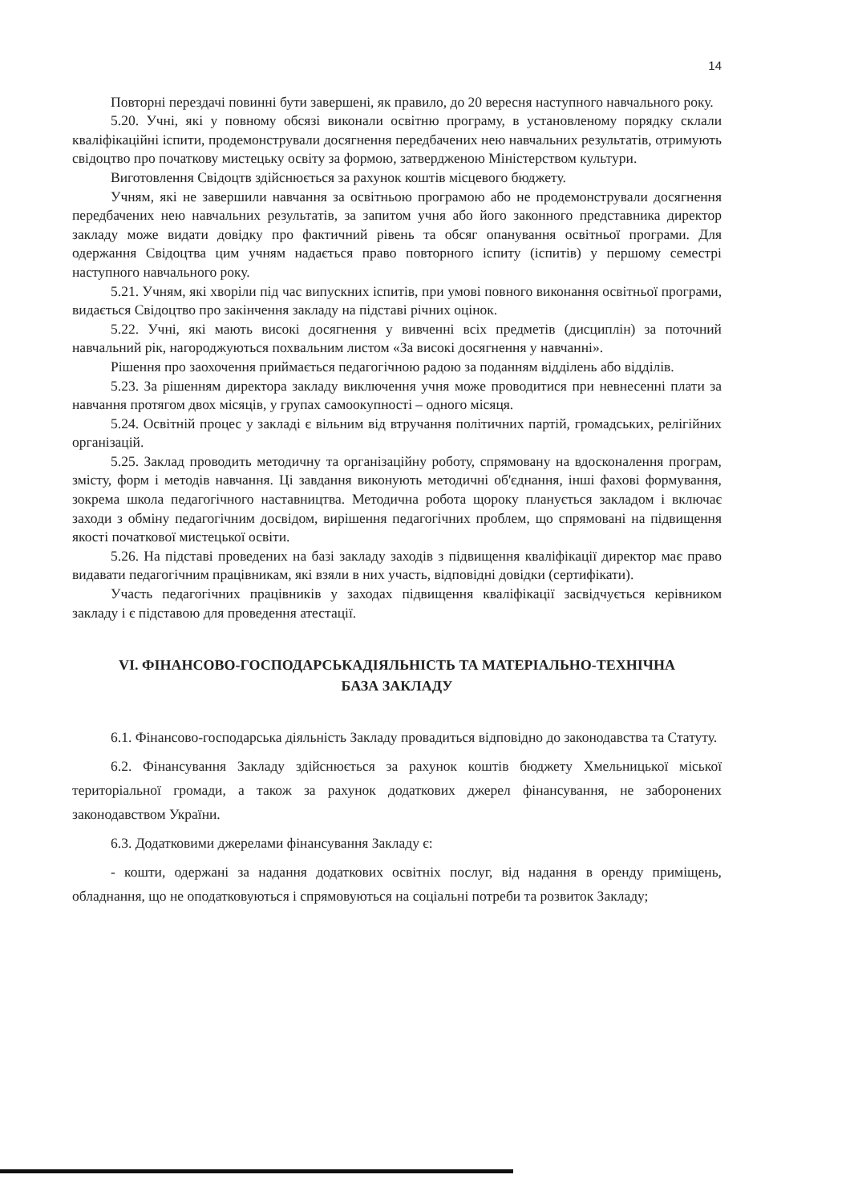14
Повторні перездачі повинні бути завершені, як правило, до 20 вересня наступного навчального року.
5.20. Учні, які у повному обсязі виконали освітню програму, в установленому порядку склали кваліфікаційні іспити, продемонстрували досягнення передбачених нею навчальних результатів, отримують свідоцтво про початкову мистецьку освіту за формою, затвердженою Міністерством культури.
Виготовлення Свідоцтв здійснюється за рахунок коштів місцевого бюджету.
Учням, які не завершили навчання за освітньою програмою або не продемонстрували досягнення передбачених нею навчальних результатів, за запитом учня або його законного представника директор закладу може видати довідку про фактичний рівень та обсяг опанування освітньої програми. Для одержання Свідоцтва цим учням надається право повторного іспиту (іспитів) у першому семестрі наступного навчального року.
5.21. Учням, які хворіли під час випускних іспитів, при умові повного виконання освітньої програми, видається Свідоцтво про закінчення закладу на підставі річних оцінок.
5.22. Учні, які мають високі досягнення у вивченні всіх предметів (дисциплін) за поточний навчальний рік, нагороджуються похвальним листом «За високі досягнення у навчанні».
Рішення про заохочення приймається педагогічною радою за поданням відділень або відділів.
5.23. За рішенням директора закладу виключення учня може проводитися при невнесенні плати за навчання протягом двох місяців, у групах самоокупності – одного місяця.
5.24. Освітній процес у закладі є вільним від втручання політичних партій, громадських, релігійних організацій.
5.25. Заклад проводить методичну та організаційну роботу, спрямовану на вдосконалення програм, змісту, форм і методів навчання. Ці завдання виконують методичні об'єднання, інші фахові формування, зокрема школа педагогічного наставництва. Методична робота щороку планується закладом і включає заходи з обміну педагогічним досвідом, вирішення педагогічних проблем, що спрямовані на підвищення якості початкової мистецької освіти.
5.26. На підставі проведених на базі закладу заходів з підвищення кваліфікації директор має право видавати педагогічним працівникам, які взяли в них участь, відповідні довідки (сертифікати).
Участь педагогічних працівників у заходах підвищення кваліфікації засвідчується керівником закладу і є підставою для проведення атестації.
VI. ФІНАНСОВО-ГОСПОДАРСЬКАДІЯЛЬНІСТЬ ТА МАТЕРІАЛЬНО-ТЕХНІЧНА
БАЗА ЗАКЛАДУ
6.1. Фінансово-господарська діяльність Закладу провадиться відповідно до законодавства та Статуту.
6.2. Фінансування Закладу здійснюється за рахунок коштів бюджету Хмельницької міської територіальної громади, а також за рахунок додаткових джерел фінансування, не заборонених законодавством України.
6.3. Додатковими джерелами фінансування Закладу є:
- кошти, одержані за надання додаткових освітніх послуг, від надання в оренду приміщень, обладнання, що не оподатковуються і спрямовуються на соціальні потреби та розвиток Закладу;